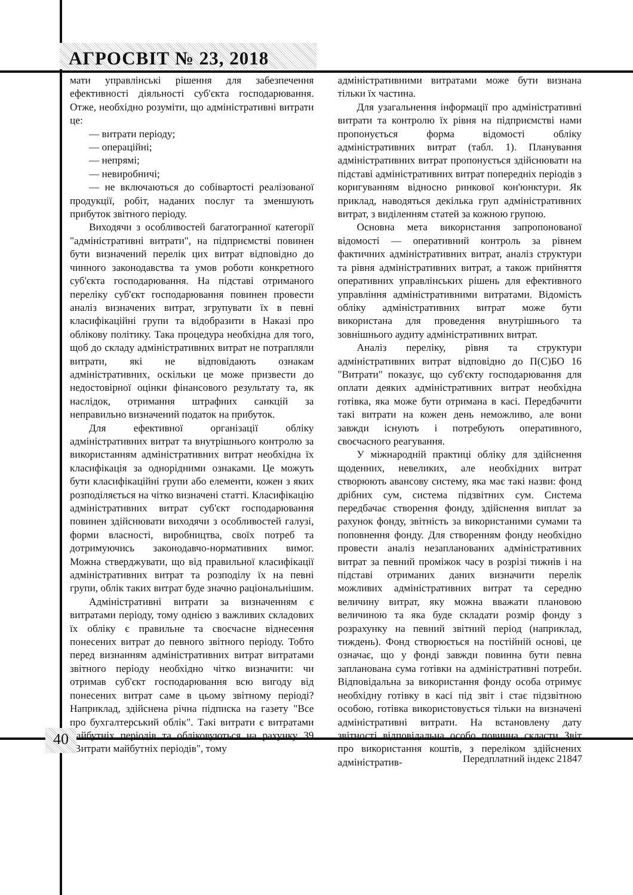АГРОСВІТ № 23, 2018
мати управлінські рішення для забезпечення ефективності діяльності суб'єкта господарювання. Отже, необхідно розуміти, що адміністративні витрати це:
— витрати періоду;
— операційні;
— непрямі;
— невиробничі;
— не включаються до собівартості реалізованої продукції, робіт, наданих послуг та зменшують прибуток звітного періоду.
Виходячи з особливостей багатогранної категорії "адміністративні витрати", на підприємстві повинен бути визначений перелік цих витрат відповідно до чинного законодавства та умов роботи конкретного суб'єкта господарювання. На підставі отриманого переліку суб'єкт господарювання повинен провести аналіз визначених витрат, згрупувати їх в певні класифікаційні групи та відобразити в Наказі про облікову політику. Така процедура необхідна для того, щоб до складу адміністративних витрат не потрапляли витрати, які не відповідають ознакам адміністративних, оскільки це може призвести до недостовірної оцінки фінансового результату та, як наслідок, отримання штрафних санкцій за неправильно визначений податок на прибуток.
Для ефективної організації обліку адміністративних витрат та внутрішнього контролю за використанням адміністративних витрат необхідна їх класифікація за однорідними ознаками. Це можуть бути класифікаційні групи або елементи, кожен з яких розподіляється на чітко визначені статті. Класифікацію адміністративних витрат суб'єкт господарювання повинен здійснювати виходячи з особливостей галузі, форми власності, виробництва, своїх потреб та дотримуючись законодавчо-нормативних вимог. Можна стверджувати, що від правильної класифікації адміністративних витрат та розподілу їх на певні групи, облік таких витрат буде значно раціональнішим.
Адміністративні витрати за визначенням є витратами періоду, тому однією з важливих складових їх обліку є правильне та своєчасне віднесення понесених витрат до певного звітного періоду. Тобто перед визнанням адміністративних витрат витратами звітного періоду необхідно чітко визначити: чи отримав суб'єкт господарювання всю вигоду від понесених витрат саме в цьому звітному періоді? Наприклад, здійснена річна підписка на газету "Все про бухгалтерський облік". Такі витрати є витратами майбутніх періодів та обліковуються на рахунку 39 "Витрати майбутніх періодів", тому
адміністративними витратами може бути визнана тільки їх частина.
Для узагальнення інформації про адміністративні витрати та контролю їх рівня на підприємстві нами пропонується форма відомості обліку адміністративних витрат (табл. 1). Планування адміністративних витрат пропонується здійснювати на підставі адміністративних витрат попередніх періодів з коригуванням відносно ринкової кон'юнктури. Як приклад, наводяться декілька груп адміністративних витрат, з виділенням статей за кожною групою.
Основна мета використання запропонованої відомості — оперативний контроль за рівнем фактичних адміністративних витрат, аналіз структури та рівня адміністративних витрат, а також прийняття оперативних управлінських рішень для ефективного управління адміністративними витратами. Відомість обліку адміністративних витрат може бути використана для проведення внутрішнього та зовнішнього аудиту адміністративних витрат.
Аналіз переліку, рівня та структури адміністративних витрат відповідно до П(С)БО 16 "Витрати" показує, що суб'єкту господарювання для оплати деяких адміністративних витрат необхідна готівка, яка може бути отримана в касі. Передбачити такі витрати на кожен день неможливо, але вони завжди існують і потребують оперативного, своєчасного реагування.
У міжнародній практиці обліку для здійснення щоденних, невеликих, але необхідних витрат створюють авансову систему, яка має такі назви: фонд дрібних сум, система підзвітних сум. Система передбачає створення фонду, здійснення виплат за рахунок фонду, звітність за використаними сумами та поповнення фонду. Для створенням фонду необхідно провести аналіз незапланованих адміністративних витрат за певний проміжок часу в розрізі тижнів і на підставі отриманих даних визначити перелік можливих адміністративних витрат та середню величину витрат, яку можна вважати плановою величиною та яка буде складати розмір фонду з розрахунку на певний звітний період (наприклад, тиждень). Фонд створюється на постійній основі, це означає, що у фонді завжди повинна бути певна запланована сума готівки на адміністративні потреби. Відповідальна за використання фонду особа отримує необхідну готівку в касі під звіт і стає підзвітною особою, готівка використовується тільки на визначені адміністративні витрати. На встановлену дату звітності відповідальна особо повинна скласти Звіт про використання коштів, з переліком здійснених адміністратив-
40
Передплатний індекс 21847